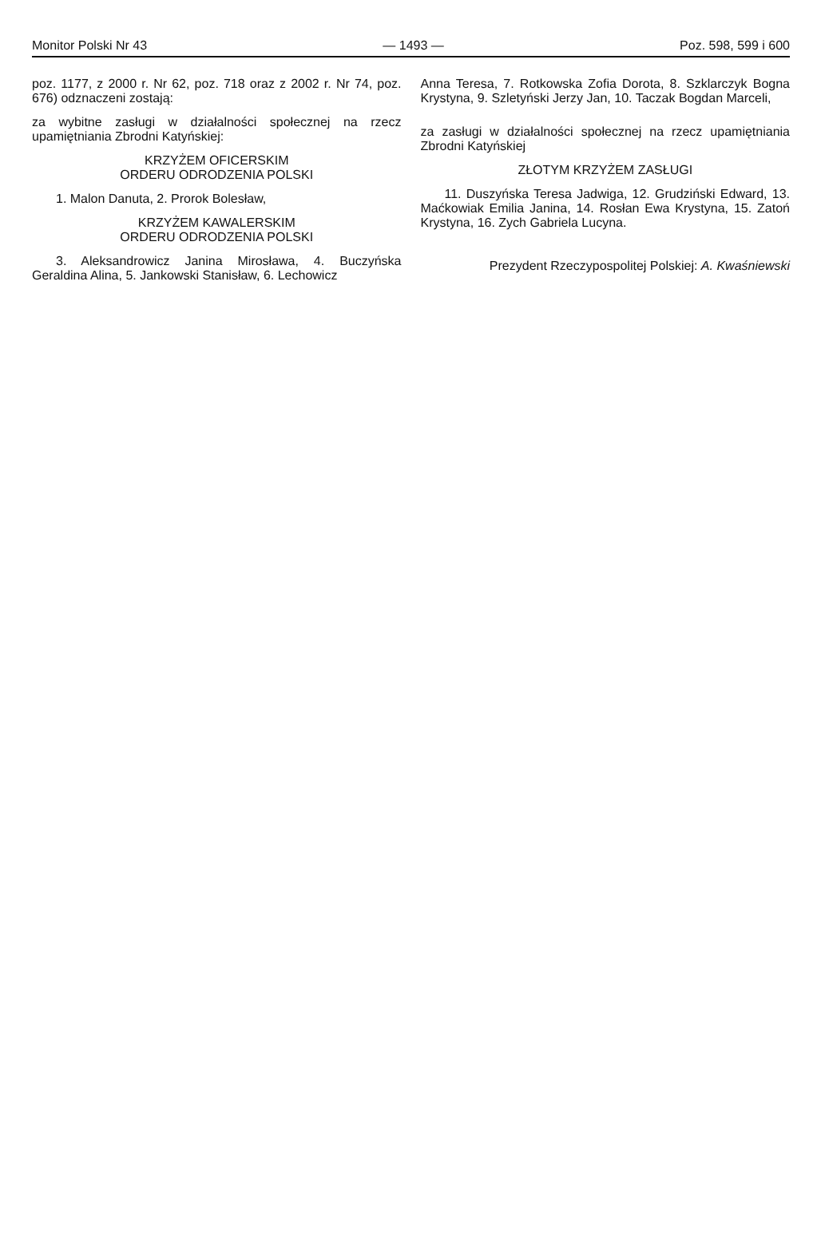Monitor Polski Nr 43 — 1493 — Poz. 598, 599 i 600
poz. 1177, z 2000 r. Nr 62, poz. 718 oraz z 2002 r. Nr 74, poz. 676) odznaczeni zostają:
za wybitne zasługi w działalności społecznej na rzecz upamiętniania Zbrodni Katyńskiej:
KRZYŻEM OFICERSKIM
ORDERU ODRODZENIA POLSKI
1. Malon Danuta, 2. Prorok Bolesław,
KRZYŻEM KAWALERSKIM
ORDERU ODRODZENIA POLSKI
3. Aleksandrowicz Janina Mirosława, 4. Buczyńska Geraldina Alina, 5. Jankowski Stanisław, 6. Lechowicz
Anna Teresa, 7. Rotkowska Zofia Dorota, 8. Szklarczyk Bogna Krystyna, 9. Szletyński Jerzy Jan, 10. Taczak Bogdan Marceli,
za zasługi w działalności społecznej na rzecz upamiętniania Zbrodni Katyńskiej
ZŁOTYM KRZYŻEM ZASŁUGI
11. Duszyńska Teresa Jadwiga, 12. Grudziński Edward, 13. Maćkowiak Emilia Janina, 14. Rosłan Ewa Krystyna, 15. Zatoń Krystyna, 16. Zych Gabriela Lucyna.
Prezydent Rzeczypospolitej Polskiej: A. Kwaśniewski